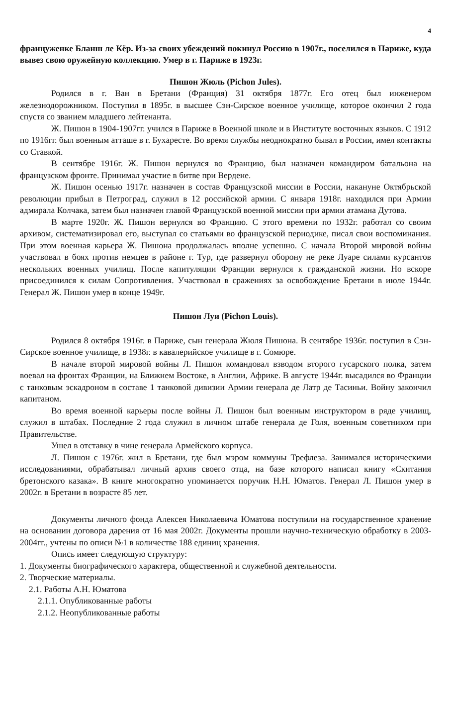4
француженке Бланш ле Кёр. Из-за своих убеждений покинул Россию в 1907г., поселился в Париже, куда вывез свою оружейную коллекцию. Умер в г. Париже в 1923г.
Пишон Жюль (Pichon Jules).
Родился в г. Ван в Бретани (Франция) 31 октября 1877г. Его отец был инженером железнодорожником. Поступил в 1895г. в высшее Сэн-Сирское военное училище, которое окончил 2 года спустя со званием младшего лейтенанта.
Ж. Пишон в 1904-1907гг. учился в Париже в Военной школе и в Институте восточных языков. С 1912 по 1916гг. был военным атташе в г. Бухаресте. Во время службы неоднократно бывал в России, имел контакты со Ставкой.
В сентябре 1916г. Ж. Пишон вернулся во Францию, был назначен командиром батальона на французском фронте. Принимал участие в битве при Вердене.
Ж. Пишон осенью 1917г. назначен в состав Французской миссии в России, накануне Октябрьской революции прибыл в Петроград, служил в 12 российской армии. С января 1918г. находился при Армии адмирала Колчака, затем был назначен главой Французской военной миссии при армии атамана Дутова.
В марте 1920г. Ж. Пишон вернулся во Францию. С этого времени по 1932г. работал со своим архивом, систематизировал его, выступал со статьями во французской периодике, писал свои воспоминания. При этом военная карьера Ж. Пишона продолжалась вполне успешно. С начала Второй мировой войны участвовал в боях против немцев в районе г. Тур, где развернул оборону не реке Луаре силами курсантов нескольких военных училищ. После капитуляции Франции вернулся к гражданской жизни. Но вскоре присоединился к силам Сопротивления. Участвовал в сражениях за освобождение Бретани в июле 1944г. Генерал Ж. Пишон умер в конце 1949г.
Пишон Луи (Pichon Louis).
Родился 8 октября 1916г. в Париже, сын генерала Жюля Пишона. В сентябре 1936г. поступил в Сэн-Сирское военное училище, в 1938г. в кавалерийское училище в г. Сомюре.
В начале второй мировой войны Л. Пишон командовал взводом второго гусарского полка, затем воевал на фронтах Франции, на Ближнем Востоке, в Англии, Африке. В августе 1944г. высадился во Франции с танковым эскадроном в составе 1 танковой дивизии Армии генерала де Латр де Тасиньи. Войну закончил капитаном.
Во время военной карьеры после войны Л. Пишон был военным инструктором в ряде училищ, служил в штабах. Последние 2 года служил в личном штабе генерала де Голя, военным советником при Правительстве.
Ушел в отставку в чине генерала Армейского корпуса.
Л. Пишон с 1976г. жил в Бретани, где был мэром коммуны Трефлеза. Занимался историческими исследованиями, обрабатывал личный архив своего отца, на базе которого написал книгу «Скитания бретонского казака». В книге многократно упоминается поручик Н.Н. Юматов. Генерал Л. Пишон умер в 2002г. в Бретани в возрасте 85 лет.
Документы личного фонда Алексея Николаевича Юматова поступили на государственное хранение на основании договора дарения от 16 мая 2002г. Документы прошли научно-техническую обработку в 2003-2004гг., учтены по описи №1 в количестве 188 единиц хранения.
Опись имеет следующую структуру:
1. Документы биографического характера, общественной и служебной деятельности.
2. Творческие материалы.
2.1. Работы А.Н. Юматова
2.1.1. Опубликованные работы
2.1.2. Неопубликованные работы